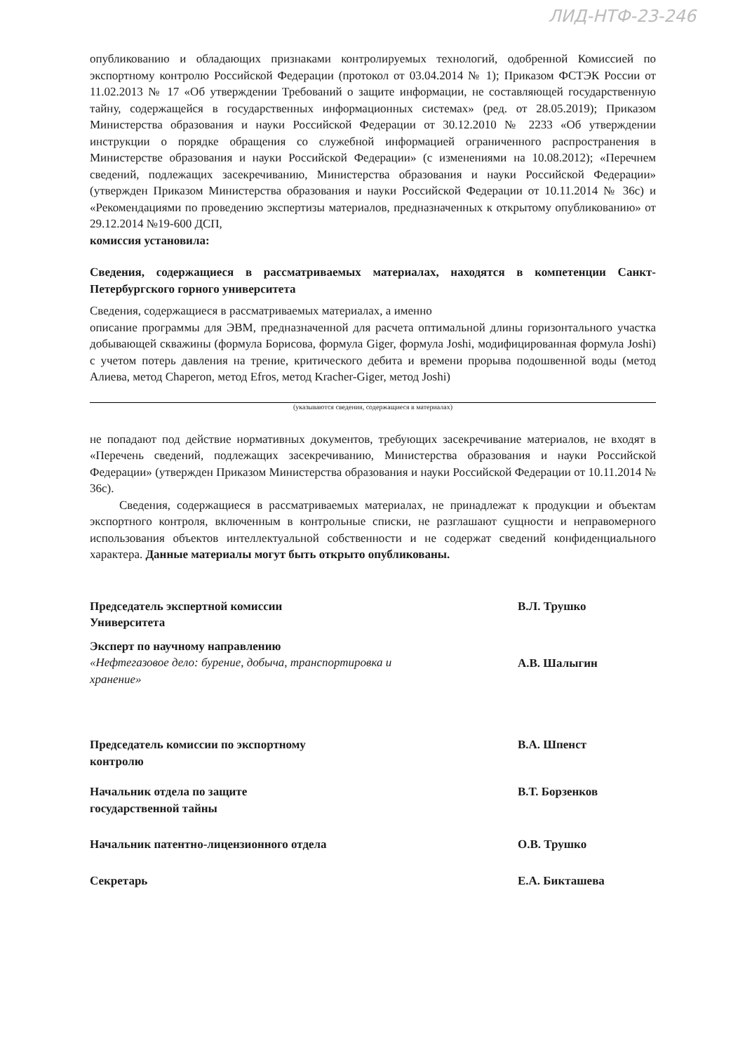ЛИД-НТФ-23-246
опубликованию и обладающих признаками контролируемых технологий, одобренной Комиссией по экспортному контролю Российской Федерации (протокол от 03.04.2014 № 1); Приказом ФСТЭК России от 11.02.2013 № 17 «Об утверждении Требований о защите информации, не составляющей государственную тайну, содержащейся в государственных информационных системах» (ред. от 28.05.2019); Приказом Министерства образования и науки Российской Федерации от 30.12.2010 № 2233 «Об утверждении инструкции о порядке обращения со служебной информацией ограниченного распространения в Министерстве образования и науки Российской Федерации» (с изменениями на 10.08.2012); «Перечнем сведений, подлежащих засекречиванию, Министерства образования и науки Российской Федерации» (утвержден Приказом Министерства образования и науки Российской Федерации от 10.11.2014 № 36с) и «Рекомендациями по проведению экспертизы материалов, предназначенных к открытому опубликованию» от 29.12.2014 №19-600 ДСП,
комиссия установила:
Сведения, содержащиеся в рассматриваемых материалах, находятся в компетенции Санкт-Петербургского горного университета
Сведения, содержащиеся в рассматриваемых материалах, а именно
описание программы для ЭВМ, предназначенной для расчета оптимальной длины горизонтального участка добывающей скважины (формула Борисова, формула Giger, формула Joshi, модифицированная формула Joshi) с учетом потерь давления на трение, критического дебита и времени прорыва подошвенной воды (метод Алиева, метод Chaperon, метод Efros, метод Kracher-Giger, метод Joshi)
(указываются сведения, содержащиеся в материалах)
не попадают под действие нормативных документов, требующих засекречивание материалов, не входят в «Перечень сведений, подлежащих засекречиванию, Министерства образования и науки Российской Федерации» (утвержден Приказом Министерства образования и науки Российской Федерации от 10.11.2014 № 36с).
Сведения, содержащиеся в рассматриваемых материалах, не принадлежат к продукции и объектам экспортного контроля, включенным в контрольные списки, не разглашают сущности и неправомерного использования объектов интеллектуальной собственности и не содержат сведений конфиденциального характера. Данные материалы могут быть открыто опубликованы.
Председатель экспертной комиссии
Университета
В.Л. Трушко
Эксперт по научному направлению
«Нефтегазовое дело: бурение, добыча, транспортировка и хранение»
А.В. Шалыгин
Председатель комиссии по экспортному
контролю
В.А. Шпенст
Начальник отдела по защите
государственной тайны
В.Т. Борзенков
Начальник патентно-лицензионного отдела О.В. Трушко
Секретарь Е.А. Бикташева